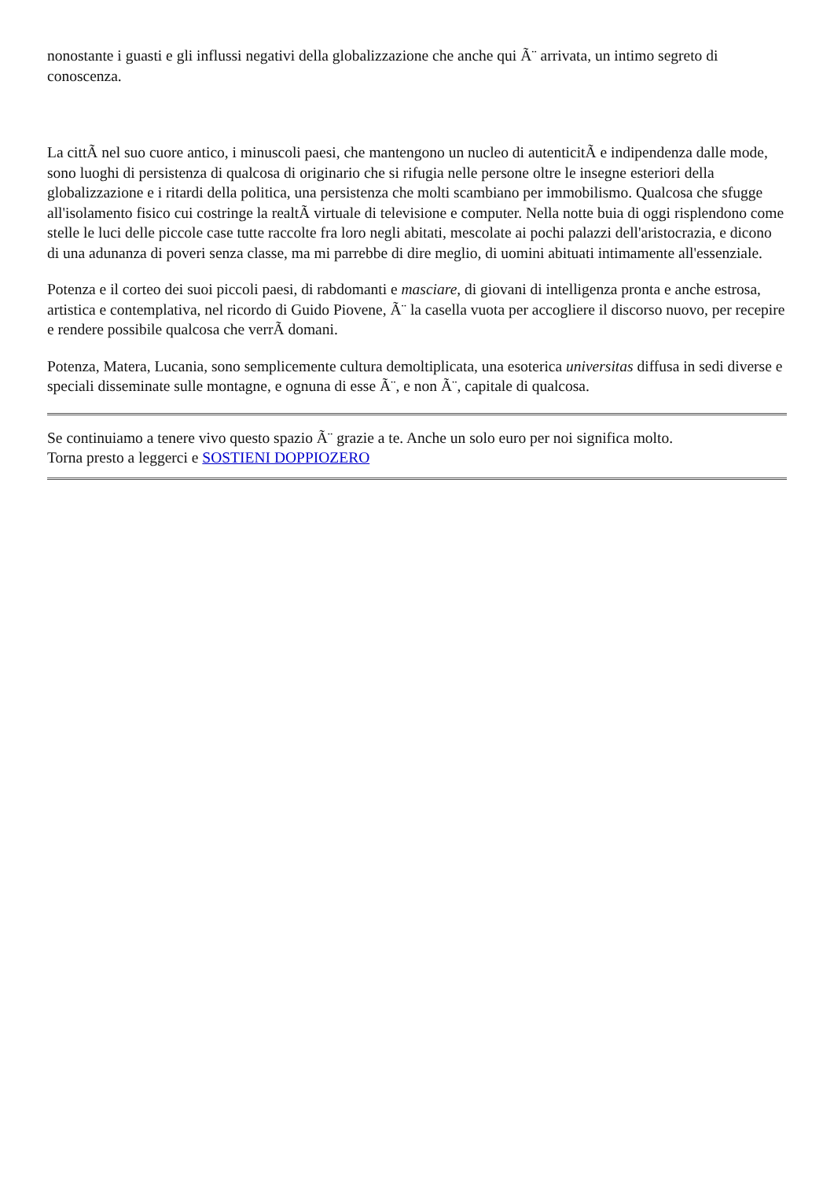nonostante i guasti e gli influssi negativi della globalizzazione che anche qui Ã¨ arrivata, un intimo segreto di conoscenza.
La cittÃ nel suo cuore antico, i minuscoli paesi, che mantengono un nucleo di autenticitÃ e indipendenza dalle mode, sono luoghi di persistenza di qualcosa di originario che si rifugia nelle persone oltre le insegne esteriori della globalizzazione e i ritardi della politica, una persistenza che molti scambiano per immobilismo. Qualcosa che sfugge all'isolamento fisico cui costringe la realtÃ virtuale di televisione e computer. Nella notte buia di oggi risplendono come stelle le luci delle piccole case tutte raccolte fra loro negli abitati, mescolate ai pochi palazzi dell'aristocrazia, e dicono di una adunanza di poveri senza classe, ma mi parrebbe di dire meglio, di uomini abituati intimamente all'essenziale.
Potenza e il corteo dei suoi piccoli paesi, di rabdomanti e masciare, di giovani di intelligenza pronta e anche estrosa, artistica e contemplativa, nel ricordo di Guido Piovene, Ã¨ la casella vuota per accogliere il discorso nuovo, per recepire e rendere possibile qualcosa che verrÃ domani.
Potenza, Matera, Lucania, sono semplicemente cultura demoltiplicata, una esoterica universitas diffusa in sedi diverse e speciali disseminate sulle montagne, e ognuna di esse Ã¨, e non Ã¨, capitale di qualcosa.
Se continuiamo a tenere vivo questo spazio Ã¨ grazie a te. Anche un solo euro per noi significa molto.
Torna presto a leggerci e SOSTIENI DOPPIOZERO